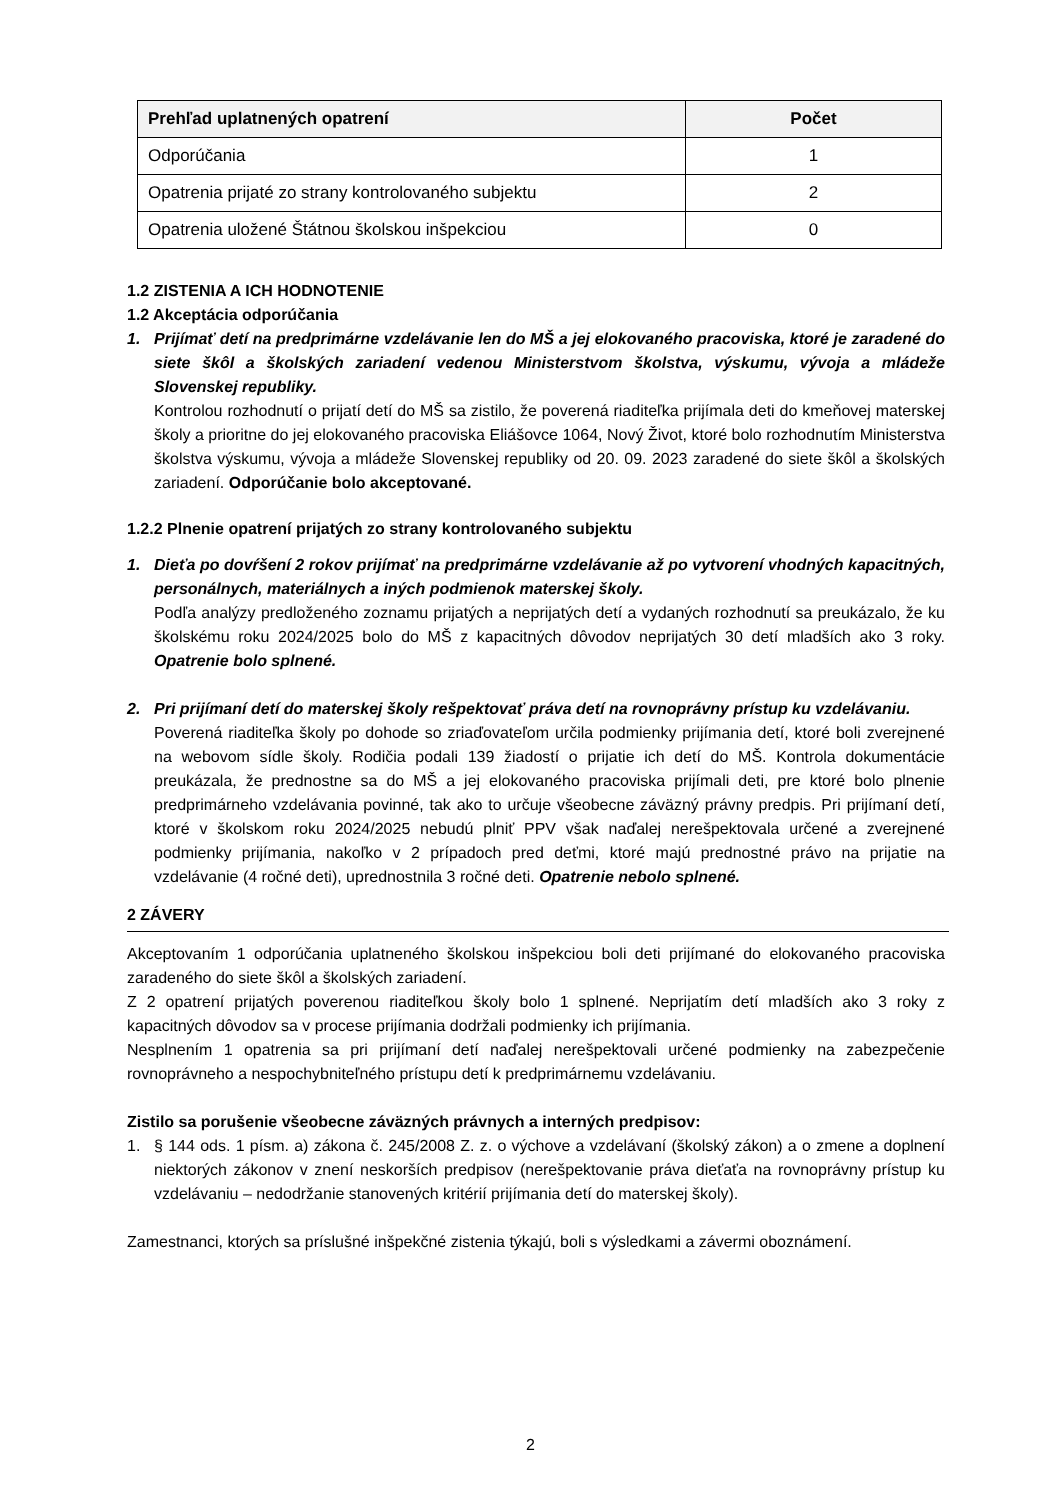| Prehľad uplatnených opatrení | Počet |
| --- | --- |
| Odporúčania | 1 |
| Opatrenia prijaté zo strany kontrolovaného subjektu | 2 |
| Opatrenia uložené Štátnou školskou inšpekciou | 0 |
1.2 ZISTENIA A ICH HODNOTENIE
1.2 Akceptácia odporúčania
1. Prijímať detí na predprimárne vzdelávanie len do MŠ a jej elokovaného pracoviska, ktoré je zaradené do siete škôl a školských zariadení vedenou Ministerstvom školstva, výskumu, vývoja a mládeže Slovenskej republiky.
Kontrolou rozhodnutí o prijatí detí do MŠ sa zistilo, že poverená riaditeľka prijímala deti do kmeňovej materskej školy a prioritne do jej elokovaného pracoviska Eliášovce 1064, Nový Život, ktoré bolo rozhodnutím Ministerstva školstva výskumu, vývoja a mládeže Slovenskej republiky od 20. 09. 2023 zaradené do siete škôl a školských zariadení. Odporúčanie bolo akceptované.
1.2.2 Plnenie opatrení prijatých zo strany kontrolovaného subjektu
1. Dieťa po dovŕšení 2 rokov prijímať na predprimárne vzdelávanie až po vytvorení vhodných kapacitných, personálnych, materiálnych a iných podmienok materskej školy.
Podľa analýzy predloženého zoznamu prijatých a neprijatých detí a vydaných rozhodnutí sa preukázalo, že ku školskému roku 2024/2025 bolo do MŠ z kapacitných dôvodov neprijatých 30 detí mladších ako 3 roky. Opatrenie bolo splnené.
2. Pri prijímaní detí do materskej školy rešpektovať práva detí na rovnoprávny prístup ku vzdelávaniu.
Poverená riaditeľka školy po dohode so zriaďovateľom určila podmienky prijímania detí, ktoré boli zverejnené na webovom sídle školy. Rodičia podali 139 žiadostí o prijatie ich detí do MŠ. Kontrola dokumentácie preukázala, že prednostne sa do MŠ a jej elokovaného pracoviska prijímali deti, pre ktoré bolo plnenie predprimárneho vzdelávania povinné, tak ako to určuje všeobecne záväzný právny predpis. Pri prijímaní detí, ktoré v školskom roku 2024/2025 nebudú plniť PPV však naďalej nerešpektovala určené a zverejnené podmienky prijímania, nakoľko v 2 prípadoch pred deťmi, ktoré majú prednostné právo na prijatie na vzdelávanie (4 ročné deti), uprednostnila 3 ročné deti. Opatrenie nebolo splnené.
2 ZÁVERY
Akceptovaním 1 odporúčania uplatneného školskou inšpekciou boli deti prijímané do elokovaného pracoviska zaradeného do siete škôl a školských zariadení.
Z 2 opatrení prijatých poverenou riaditeľkou školy bolo 1 splnené. Neprijatím detí mladších ako 3 roky z kapacitných dôvodov sa v procese prijímania dodržali podmienky ich prijímania.
Nesplnením 1 opatrenia sa pri prijímaní detí naďalej nerešpektovali určené podmienky na zabezpečenie rovnoprávneho a nespochybniteľného prístupu detí k predprimárnemu vzdelávaniu.
Zistilo sa porušenie všeobecne záväzných právnych a interných predpisov:
1. § 144 ods. 1 písm. a) zákona č. 245/2008 Z. z. o výchove a vzdelávaní (školský zákon) a o zmene a doplnení niektorých zákonov v znení neskorších predpisov (nerešpektovanie práva dieťaťa na rovnoprávny prístup ku vzdelávaniu – nedodržanie stanovených kritérií prijímania detí do materskej školy).
Zamestnanci, ktorých sa príslušné inšpekčné zistenia týkajú, boli s výsledkami a závermi oboznámení.
2